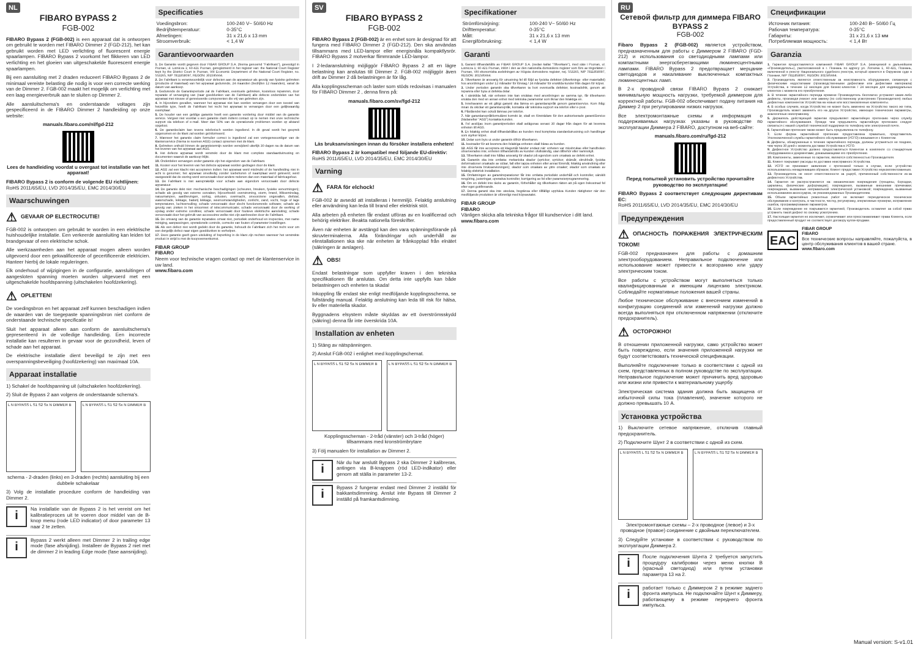NL
FIBARO BYPASS 2
FGB-002
FIBARO Bypass 2 (FGB-002) is een apparaat dat is ontworpen om gebruikt te worden met FIBARO Dimmer 2 (FGD-212), het kan gebruikt worden met LED verlichting of fluorescent energie spaarlampen. FIBARO Bypass 2 voorkomt het flikkeren van LED verlichting en het gloeien van uitgeschakelde fluorescent energie spaarlampen.
Bij een aansluiting met 2 draden reduceert FIBARO Bypass 2 de minimaal vereiste belasting die nodig is voor een correcte werking van de Dimmer 2. FGB-002 maakt het mogelijk om verlichting met een laag energieverbruik aan te sluiten op Dimmer 2.
Alle aansluitschema's en onderstaande voltages zijn gespecificeerd in de FIBARO Dimmer 2 handleiding op onze website:
manuals.fibaro.com/nl/fgd-212
Lees de handleiding voordat u overgaat tot installatie van het apparaat!
FIBARO Bypass 2 is conform de volgende EU richtlijnen:
RoHS 2011/65/EU, LVD 2014/35/EU, EMC 2014/30/EU
Waarschuwingen
⚠ GEVAAR OP ELECTROCUTIE!
FGB-002 is ontworpen om gebruikt te worden in een elektrische huishoudelijke installatie. Een verkeerde aansluiting kan leiden tot brandgevaar of een elektrische schok.
Alle werkzaamheden aan het apparaat mogen alleen worden uitgevoerd door een gekwalificeerde of gecertificeerde elektricien. Hanteer hierbij de lokale reguleringen.
Elk onderhoud of wijzigingen in de configuratie, aansluitingen of aangesloten spanning moeten worden uitgevoerd met een uitgeschakelde hoofdspanning (uitschakelen hoofdzekering).
⚠ OPLETTEN!
De voedingsbron en het apparaat zelf kunnen beschadigen indien de waarden van de toegepaste spanningsbron niet conform de onderstaande technische specificatie is!
Sluit het apparaat alleen aan conform de aansluitschema's gepresenteerd in de volledige handleiding. Een incorrecte installatie kan resulteren in gevaar voor de gezondheid, leven of schade aan het apparaat.
De elektrische installatie dient beveiligd te zijn met een overspanningsbeveiliging (hoofdzekering) van maximaal 10A.
Apparaat installatie
1) Schakel de hoofdspanning uit (uitschakelen hoofdzekering).
2) Sluit de Bypass 2 aan volgens de onderstaande schema's.
L N BYPASS L S1 S2 Sx N DIMMER B
L N BYPASS L S1 S2 Sx N DIMMER B
schema - 2-draden (links) en 3-draden (rechts) aansluiting bij een dubbele schakelaar
3) Volg de installatie procedure conform de handleiding van Dimmer 2.
i
Na installatie van de Bypass 2 is het vereist om het kalibratieproces uit te voeren door middel van de B-knop menu (rode LED indicator) of door parameter 13 naar 2 te zetten.
i
Bypass 2 werkt alleen met Dimmer 2 in trailing edge mode (fase afsnijding). Installeer de Bypass 2 niet met de dimmer 2 in leading Edge mode (fase aansnijding).
Specificaties
| Voedingsbron: | 100-240 V~ 50/60 Hz |
| Bedrijfstemperatuur: | 0-35°C |
| Afmetingen: | 31 x 21,6 x 13 mm |
| Stroomverbruik: | < 1,4 W |
Garantievoorwaarden
1. De Garantie wordt gegeven door FIBAR GROUP S.A. (hierna genoemd "Fabrikant"), gevestigd in Poznan, ul. Lotnicza 1; 60-421 Poznan, geregistreerd in het register van: the National Court Register kept by the District Court in Poznan, VIII Economic Department of the National Court Register, no. 553265, NIP 7811858097, REGON: 301595664.
2. De Fabrikant is verantwoordelijk voor defecten aan de apparatuur als gevolg van fysieke gebreken (productie of materiaal) van het apparaat gedurende, 24 maanden (bedrijfen 12 maanden), vanaf de datum van aankoop.
3. Gedurende de Garantieperiode zal de Fabrikant, eventuele gebreken, kosteloos repareren, door reparatie of vervanging van (naar goeddunken van de Fabrikant) alle defecte onderdelen van het apparaat met nieuwe of gereviseerde componenten die vrij van gebreken zijn.
4. In bijzondere gevallen, wanneer het apparaat niet kan worden vervangen door een toestel van hetzelfde type, heeft de Fabrikant het recht het apparaat te vervangen door een gelijkwaardig exemplaar.
5. De houder van een geldige garantie heeft een garantie vordering door middel van de garantie service. Vergeet niet voordat u een garantie claim indient contact op te nemen met onze technische support via telefoon of e-mail. Meer dan 50% van de operationele problemen worden op afstand opgelost.
6. De garantieclaim kan tevens telefonisch worden ingediend. In dit geval wordt het gesprek opgenomen en de klant zal worden geïnformeerd.
7. Wanneer het garantie claim formulier correct is ingediend zal een vertegenwoordiger van de klantenservice (hierna te noemen AGS) contact opnemen met de klant.
8. Gebreken onthuld binnen de garantietermijn worden verwijderd uiterlijk 30 dagen na de datum van het leveren van het apparaat aan AGS.
9. Het defecte apparaat wordt verstrekt door de klant met complete standaarduitrusting en documenten waaruit de aankoop blijkt.
10. Onderdelen vervangen onder garantie zijn het eigendom van de Fabrikant.
11. Kosten voor het leveren van het defecte apparaat worden gedragen door de klant.
12. AGS zal een klacht niet accepteren indien: het apparaat werd misbruikt of de handleiding niet in acht is genomen; het apparaat onvolledig zonder toebehoren of naamplaat werd geleverd; werd vastgesteld dat de storing werd veroorzaakt door andere redenen dan een materiaal of fabricagefout.
13. De Fabrikant is niet aansprakelijk voor schade aan eigendom veroorzaakt door defecte apparatuur.
14. De garantie dekt niet: mechanische beschadigingen (scheuren, breuken, fysieke vervormingen); schade als gevolg van externe oorzaken, bijvoorbeeld: overstroming, storm, brand, blikseminslag, natuurrampen, aardbevingen, oorlog, onlusten, overmacht, onvoorziene ongevallen, diefstal, waterschade, lekkage, batterij lekkage, weersomstandigheden, zonlicht, zand, vocht, hoge of lage temperaturen, luchtvervuiling; schade veroorzaakt door slecht functionerende software; schade als gevolg van: pieken in het stroomnet of telecommunicatie; schade veroorzaakt door de werking of opslag onder extreme condities; schade veroorzaakt door foutieve elektrische aansluiting; schade veroorzaakt door het gebruik van accessoires welke niet zijn aanbevolen door de Fabrikant.
15. De omvang van de garantie reparaties omvat niet, periodiek onderhoud en inspecties, met name reiniging, aanpassingen, operationele controle, correctie van fouten of parameter instellingen.
16. Als een defect niet wordt gedekt door de garantie, behoudt de Fabrikant zich het recht voor om een dergelijk defect naar eigen goeddunken te verhelpen.
17. Deze garantie geeft geen uitsluiting of beperking in de klant zijn rechten wanneer het verstrekte product in strijd is met de koopovereenkomst.
FIBAR GROUP
FIBARO
Neem voor technische vragen contact op met de klantenservice in uw land.
www.fibaro.com
SV
FIBARO BYPASS 2
FGB-002
FIBARO Bypass 2 (FGB-002) är en enhet som är designad för att fungera med FIBARO Dimmer 2 (FGD-212). Den ska användas tillsammans med LED-lampor eller energisnåla kompaktlysrör. FIBARO Bypass 2 motverkar flimmrande LED-lampor.
I 2-ledaranslutning möjliggör FIBARO Bypass 2 att en lägre belastning kan anslutas till Dimmer 2. FGB-002 möjliggör även drift av Dimmer 2 då belastningen är för låg.
Alla kopplingsscheman och laster som stöds redovisas i manualen för FIBARO Dimmer 2 , denna finns på:
manuals.fibaro.com/sv/fgd-212
Läs bruksanvisningen innan du försöker installera enheten!
FIBARO Bypass 2 är kompatibel med följande EU-direktiv:
RoHS 2011/65/EU, LVD 2014/35/EU, EMC 2014/30/EU
Varning
⚠ FARA för elchock!
FGB-002 är avsedd att installeras i hemmiljö. Felaktig anslutning eller användning kan leda till brand eller elektrisk stöt.
Alla arbeten på enheten får endast utföras av en kvalificerad och behörig elektriker. Beakta nationella föreskrifter.
Även när enheten är avstängd kan den vara spänningsförande på skruvterminalerna. Alla förändringar och underhåll av elinstallationen ska ske när enheten är frånkopplad från elnätet (säkringen är avslagen).
⚠ OBS!
Endast belastningar som uppfyller kraven i den tekniska specifikationen får anslutas. Om detta inte uppfylls kan både belastningen och enheten ta skada!
Inkoppling får endast ske enligt medföljande kopplingsschema, se fullständig manual. Felaktig anslutning kan leda till risk för hälsa, liv eller materiella skador.
Byggnadens elsystem måste skyddas av ett överströmsskydd (säkring) denna får inte överskrida 10A.
Installation av enheten
1) Stäng av nätspänningen.
2) Anslut FGB-002 i enlighet med kopplingschemat.
L N BYPASS L S1 S2 Sx N DIMMER B
L N BYPASS L S1 S2 Sx N DIMMER B
Kopplingsscheman - 2-tråd (vänster) och 3-tråd (höger) tillsammans med kronströmbrytare
3) Följ manualen för installation av Dimmer 2.
i
När du har anslutit Bypass 2 ska Dimmer 2 kalibreras, antingen via B-knappen (röd LED-indikator) eller genom att ställa in parameter 13-2.
i
Bypass 2 fungerar endast med Dimmer 2 inställd för bakkantsdimmning. Anslut inte Bypass till Dimmer 2 inställd på framkantsdimning.
Specifikationer
| Strömförsörjning: | 100-240 V~ 50/60 Hz |
| Drifttemperatur: | 0-35°C |
| Mått: | 31 x 21,6 x 13 mm |
| Energiförbrukning: | < 1,4 W |
Garanti
1. Garanti tillhandahålls av FIBAR GROUP S.A. (nedan kallat "Tillverkare"), med säte i Poznan, ul. Lotnicza 1; 60-421 Poznan, infört i den av den nationella domstolens register som förs av tingsrätten i Poznan, VIII ekonomiska avdelningen av Högsta domstolens register, nej. 553265, NIP 7811858097, REGON: 301595664.
2. Tillverkaren är ansvarig för utrustning fel till följd av fysiska defekter (tillverknings- eller materialfel) hos anordningen under 12 månader för företag / 24 månader för enskilda kunder från dagen för köpet.
3. Under perioden garantin ska tillverkaren ta bort eventuella defekter, kostnadsfritt, genom att reparera eller byta ut defekta delar.
4. I särskilda fall, när enheten inte kan ersättas med anordningen av samma typ, får tillverkaren ersätta den med en annan enhet med tekniska parametrar som liknar den felaktiga en.
5. Innehavaren av ett giltigt garanti ska lämna en garantianspråk genom garantiservice. Kom ihåg: innan du skickar ett garantianspråk, kontakta vår tekniska support via telefon eller e-post.
6. Påståendet kan också lämnas per telefon.
7. När garantianspråkformuläret korrekt är, skall en företrädare för den auktoriserade garantiService (hädanefter "AGS") kontakta kunden.
8. Fel avslöjas inom garantiperioden skall avlägsnas senast 30 dagar från dagen för att leverera enheten till AGS.
9. En felaktig enhet skall tillhandahållas av kunden med kompletta standardutrustning och handlingar som styrker köpet.
10. Delar som byts ut under garantin tillhör tillverkaren.
11. kostnader för att leverera den felaktiga enheten skall bäras av kunden.
12. AGS får inte acceptera ett klagomål händer endast när: enheten var missbrukas eller handboken observerades inte; enheten tillhandahölls av kunden ofullständig, utan tillbehör eller namnskylt.
13. Tillverkaren skall inte hållas ansvarig för skador på egendom som orsakats av defekt enhet.
14. Garantin ska inte omfatta: mekaniska skador (sprickor, sprickor, skärsår, skrubbsår, fysiska deformationer orsakade av stötar, fall eller tappa enheten eller annat föremål, felaktig användning eller inte observera bruksanvisningen); skador som orsakats av yttre orsaker; skador som orsakats av felaktig elektrisk installation.
15. Omfattningen av garantireparationer får inte omfatta periodiskt underhåll och kontroller, särskilt rengöring, justeringar, operativa kontroller, korrigering av fel eller parameterprogrammering.
16. Om en defekt inte täcks av garantin, förbehåller sig tillverkaren rätten att på egen bekostnad fel efter eget gottfinnande.
17. Denna garanti ska inte utesluta, begränsa eller tillfälligt upphäva Kunden rättigheter när den medföljande produkten är oförenligt med köpeavtalet.
FIBAR GROUP
FIBARO
Vänligen skicka alla tekniska frågor till kundservice i ditt land.
www.fibaro.com
RU
Сетевой фильтр для диммера FIBARO BYPASS 2
FGB-002
Fibaro Bypass 2 (FGB-002) является устройством, предназначенным для работы с Диммером 2 FIBARO (FGD-212) и использования со светодиодными лампами или компактными энергосберегающими люминесцентными лампами. FIBARO Bypass 2 предотвращает мерцание светодиодов и накаливание выключенных компактных люминесцентных ламп.
В 2-х проводной связи FIBARO Bypass 2 снижает минимальную мощность нагрузки, требуемой диммером для корректной работы. FGB-002 обеспечивает подачу питания на Диммер 2 при регулировании низких нагрузок.
Все электромонтажные схемы и информация о поддерживаемых нагрузках указаны в руководстве по эксплуатации Диммера 2 FIBARO, доступном на веб-сайте:
manuals.fibaro.com/ru/fgd-212
Перед попыткой установить устройство прочитайте руководство по эксплуатации!
FIBARO Bypass 2 соответствует следующим директивам ЕС:
RoHS 2011/65/EU, LVD 2014/35/EU, EMC 2014/30/EU
Предупреждения
⚠ ОПАСНОСТЬ ПОРАЖЕНИЯ ЭЛЕКТРИЧЕСКИМ ТОКОМ!
FGB-002 предназначен для работы с домашним электрооборудованием. Неправильное подключение или использование может привести к возгоранию или удару электрическим током.
Все работы с устройством могут выполняться только квалифицированным и имеющим лицензию электриком. Соблюдайте нормативные положения вашей страны.
Любое техническое обслуживание с внесением изменений в конфигурацию соединений или изменений нагрузки должно всегда выполняться при отключенном напряжении (отключите предохранитель).
⚠ ОСТОРОЖНО!
В отношении приложенной нагрузки, само устройство может быть повреждено, если значения приложенной нагрузки не будут соответствовать технической спецификации.
Выполняйте подключение только в соответствии с одной из схем, представленных в полном руководстве по эксплуатации. Неправильное подключение может причинить вред здоровью или жизни или привести к материальному ущербу.
Электрическая система здания должна быть защищена от избыточной силы тока (плавления), значение которого не должно превышать 10 A.
Установка устройства
1) Выключите сетевое напряжение, отключив главный предохранитель.
2) Подключите Шунт 2 в соответствии с одной из схем.
L N BYPASS L S1 S2 Sx N DIMMER B
L N BYPASS L S1 S2 Sx N DIMMER B
Электромонтажные схемы – 2-х проводное (левое) и 3-х проводное (правое) соединение с двойным переключателем.
3) Следуйте установке в соответствии с руководством по эксплуатации Диммера 2.
i
После подключения Шунта 2 требуется запустить процедуру калибровки через меню кнопки B (красный светодиод) или путем установки параметра 13 на 2.
i
работает только с Диммером 2 в режиме заднего фронта импульса. Не подключайте Шунт к Диммеру, работающему в режиме переднего фронта импульса.
Спецификации
| Источник питания: | 100-240 В~ 50/60 Гц |
| Рабочая температура: | 0-35°C |
| Габариты: | 31 x 21,6 x 13 мм |
| Потребляемая мощность: | < 1,4 Вт |
Garanzia
1. Гарантия предоставляется компанией FIBAR GROUP S.A. (именуемой в дальнейшем «Производитель»), расположенной в г. Познань по адресу ул. Лотнича 1, 60-421, Познань, включенной в реестр Национального судебного реестра, который хранится в Окружном суде в Познани, NIP 7811858097, REGON: 301595664.
2. Производитель является ответственным за неисправность оборудования, связанную с физическими недостатками (производственными дефектами или дефектами материала) Устройства, в течение 12 месяцев для бизнес-клиентов / 24 месяцев для индивидуальных клиентов с момента его приобретения.
3. В течение гарантийного периода времени Производитель бесплатно устраняет какие-либо дефекты, производя ремонт или замену (по собственному усмотрению Производителя) любых дефектных компонентов Устройства на новые или восстановленные компоненты.
4. В особых случаях, когда Устройство не может быть заменено на Устройство такого же типа, Производитель может заменить его на другое Устройство, имеющее технические параметры, аналогичные неисправному.
5. Держатель действующей гарантии предъявляет гарантийную претензию через службу гарантийного обслуживания. Прежде чем предъявлять гарантийную претензию следует связаться с нашей службой технической поддержки по телефону или электронной почте.
6. Гарантийная претензия также может быть предъявлена по телефону.
7. Если форма гарантийной претензии предоставлена правильно, представитель Уполномоченной службы гарантийного обслуживания (УСГО) связывается с Клиентом.
8. Дефекты, обнаруженные в течение гарантийного периода, должны устраняться не позднее, чем через 30 дней с момента доставки Устройства в УСГО.
9. Дефектное Устройство должно предоставляться Клиентом в комплекте со стандартным оборудованием и документами, доказывающими его приобретение.
10. Компоненты, замененные по гарантии, являются собственностью Производителя.
11. Клиент покрывает расходы по доставке неисправного Устройства.
12. УСГО не принимает заявление с претензией только в случае, если: устройство использовалось ненадлежащим образом; Клиент предоставил Устройство неукомплектованным.
13. Производитель не несет ответственности за ущерб, причиненный собственности из-за дефектного Устройства.
14. Гарантия не распространяется на: механические повреждения (трещины, бороздки, царапины, физические деформации); повреждения, вызванные внешними причинами; повреждения, вызванные неправильной электрической установкой; повреждения, вызванные использованием аксессуаров, не рекомендованных Производителем.
15. Объем гарантийных ремонтных работ не включает периодическое техническое обслуживание и контроль, в частности, чистку, регулировку, оперативные проверки, исправление ошибок, программирование параметров.
16. Если повреждение не покрывается гарантией, Производитель оставляет за собой право устранить такой дефект по своему усмотрению.
17. Настоящая гарантия не исключает, ограничивает или приостанавливает права Клиента, если предоставленный продукт не соответствует договору купли-продажи.
EAC
FIBAR GROUP
FIBARO
Все технические вопросы направляйте, пожалуйста, в центр обслуживания клиентов в вашей стране.
www.fibaro.com
Manual version: S-v1.01